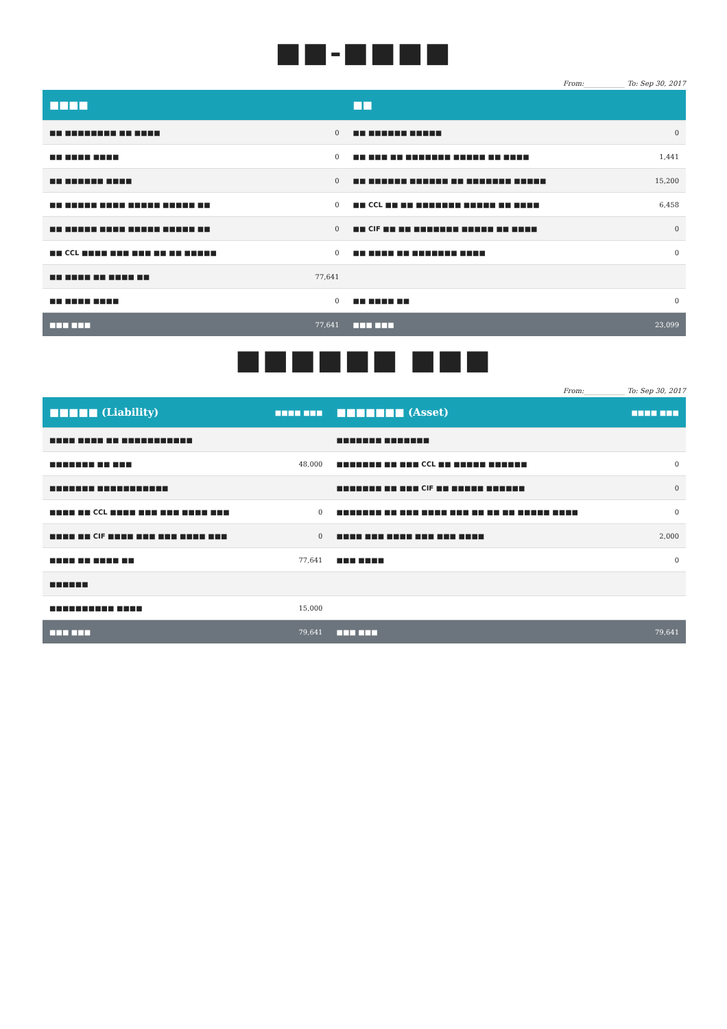■■-■■■■
From:____________ To: Sep 30, 2017
| ■■■■ | | ■■ | |
| --- | --- | --- | --- |
| ■■ ■■■■■■■■ ■■ ■■■■ | 0 | ■■ ■■■■■■ ■■■■■ | 0 |
| ■■ ■■■■ ■■■■ | 0 | ■■ ■■■ ■■ ■■■■■■■ ■■■■■ ■■ ■■■■ | 1,441 |
| ■■ ■■■■■■ ■■■■ | 0 | ■■ ■■■■■■ ■■■■■■ ■■ ■■■■■■■ ■■■■■ | 15,200 |
| ■■ ■■■■■ ■■■■ ■■■■■ ■■■■■ ■■ | 0 | ■■ CCL ■■ ■■ ■■■■■■■ ■■■■■ ■■ ■■■■ | 6,458 |
| ■■ ■■■■■ ■■■■ ■■■■■ ■■■■■ ■■ | 0 | ■■ CIF ■■ ■■ ■■■■■■■ ■■■■■ ■■ ■■■■ | 0 |
| ■■ CCL ■■■■ ■■■ ■■■ ■■ ■■ ■■■■■ | 0 | ■■ ■■■■ ■■ ■■■■■■■ ■■■■ | 0 |
| ■■ ■■■■ ■■ ■■■■ ■■ | 77,641 | | |
| ■■ ■■■■ ■■■■ | 0 | ■■ ■■■■ ■■ | 0 |
| ■■■ ■■■ | 77,641 | ■■■ ■■■ | 23,099 |
■■■■■■ ■■■
From:____________ To: Sep 30, 2017
| ■■■■■ (Liability) | ■■■■ ■■■ | ■■■■■■■ (Asset) | ■■■■ ■■■ |
| --- | --- | --- | --- |
| ■■■■ ■■■■ ■■ ■■■■■■■■■■■ | | ■■■■■■■ ■■■■■■■ | |
| ■■■■■■■ ■■ ■■■ | 48,000 | ■■■■■■■ ■■ ■■■ CCL ■■ ■■■■■ ■■■■■■ | 0 |
| ■■■■■■■ ■■■■■■■■■■■ | | ■■■■■■■ ■■ ■■■ CIF ■■ ■■■■■ ■■■■■■ | 0 |
| ■■■■ ■■ CCL ■■■■ ■■■ ■■■ ■■■■ ■■■ | 0 | ■■■■■■■ ■■ ■■■ ■■■■ ■■■ ■■ ■■ ■■ ■■■■■ ■■■■ | 0 |
| ■■■■ ■■ CIF ■■■■ ■■■ ■■■ ■■■■ ■■■ | 0 | ■■■■ ■■■ ■■■■ ■■■ ■■■ ■■■■ | 2,000 |
| ■■■■ ■■ ■■■■ ■■ | 77,641 | ■■■ ■■■■ | 0 |
| ■■■■■■ | | | |
| ■■■■■■■■■■ ■■■■ | 15,000 | | |
| ■■■ ■■■ | 79,641 | ■■■ ■■■ | 79,641 |